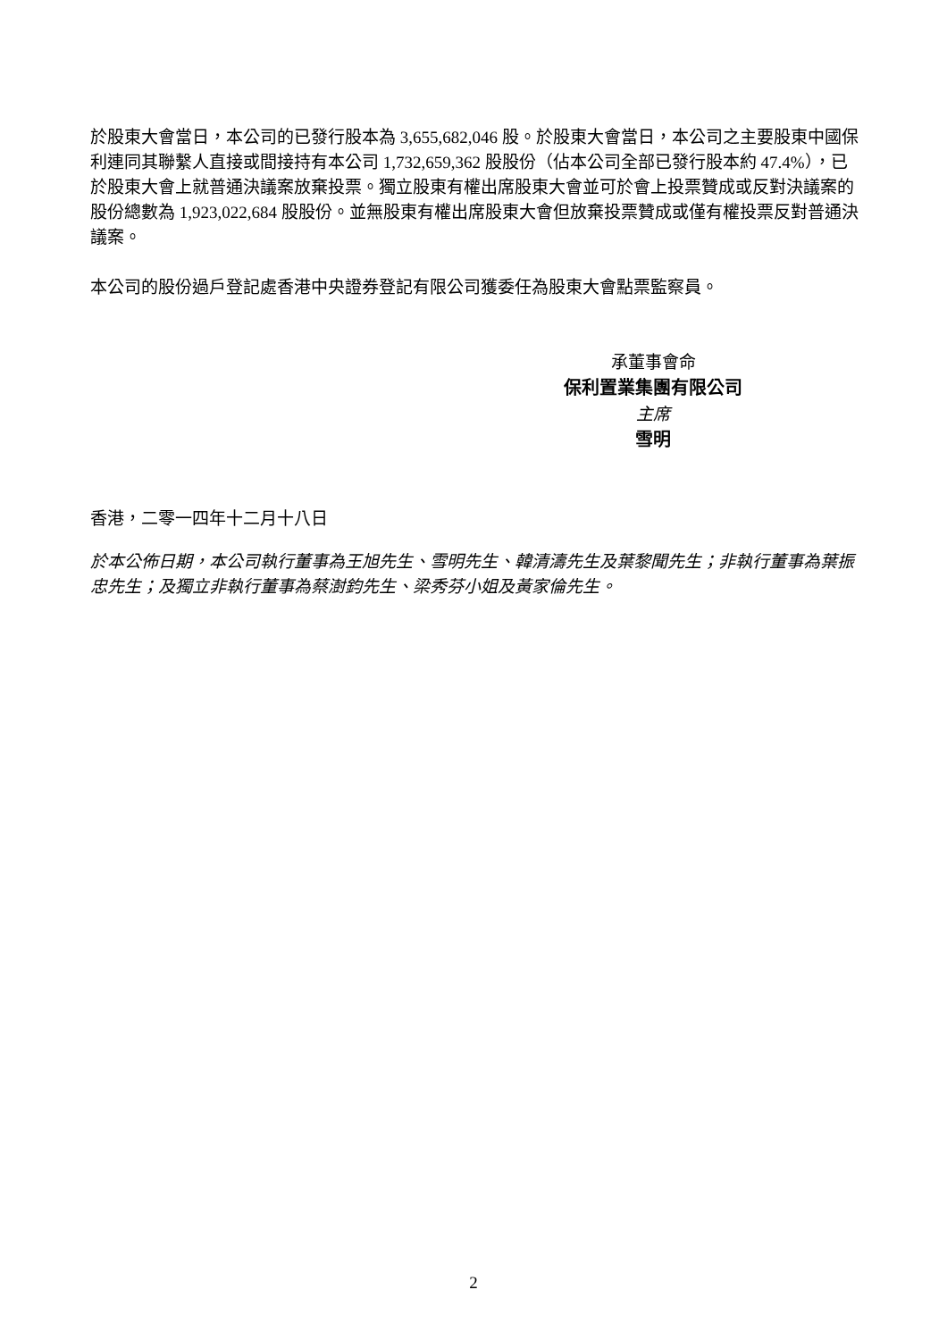於股東大會當日，本公司的已發行股本為 3,655,682,046 股。於股東大會當日，本公司之主要股東中國保利連同其聯繫人直接或間接持有本公司 1,732,659,362 股股份（佔本公司全部已發行股本約 47.4%），已於股東大會上就普通決議案放棄投票。獨立股東有權出席股東大會並可於會上投票贊成或反對決議案的股份總數為 1,923,022,684 股股份。並無股東有權出席股東大會但放棄投票贊成或僅有權投票反對普通決議案。
本公司的股份過戶登記處香港中央證券登記有限公司獲委任為股東大會點票監察員。
承董事會命
保利置業集團有限公司
主席
雪明
香港，二零一四年十二月十八日
於本公佈日期，本公司執行董事為王旭先生、雪明先生、韓清濤先生及葉黎聞先生；非執行董事為葉振忠先生；及獨立非執行董事為蔡澍鈞先生、梁秀芬小姐及黃家倫先生。
2